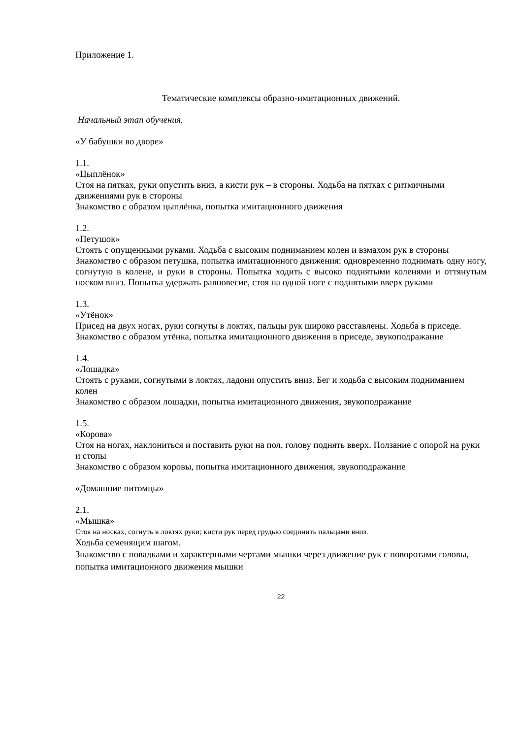Приложение 1.
Тематические комплексы образно-имитационных движений.
Начальный этап обучения.
«У бабушки во дворе»
1.1.
«Цыплёнок»
Стоя на пятках, руки опустить вниз, а кисти рук – в стороны. Ходьба на пятках с ритмичными движениями рук в стороны
Знакомство с образом цыплёнка, попытка имитационного движения
1.2.
«Петушок»
Стоять с опущенными руками. Ходьба с высоким подниманием колен и взмахом рук в стороны
Знакомство с образом петушка, попытка имитационного движения: одновременно поднимать одну ногу, согнутую в колене, и руки в стороны. Попытка ходить с высоко поднятыми коленями и оттянутым носком вниз. Попытка удержать равновесие, стоя на одной ноге с поднятыми вверх руками
1.3.
«Утёнок»
Присед на двух ногах, руки согнуты в локтях, пальцы рук широко расставлены. Ходьба в приседе.
Знакомство с образом утёнка, попытка имитационного движения в приседе, звукоподражание
1.4.
«Лошадка»
Стоять с руками, согнутыми в локтях, ладони опустить вниз. Бег и ходьба с высоким подниманием колен
Знакомство с образом лошадки, попытка имитационного движения, звукоподражание
1.5.
«Корова»
Стоя на ногах, наклониться и поставить руки на пол, голову поднять вверх. Ползание с опорой на руки и стопы
Знакомство с образом коровы, попытка имитационного движения, звукоподражание
«Домашние питомцы»
2.1.
«Мышка»
Стоя на носках, согнуть в локтях руки; кисти рук перед грудью соединить пальцами вниз.
Ходьба семенящим шагом.
Знакомство с повадками и характерными чертами мышки через движение рук с поворотами головы, попытка имитационного движения мышки
22